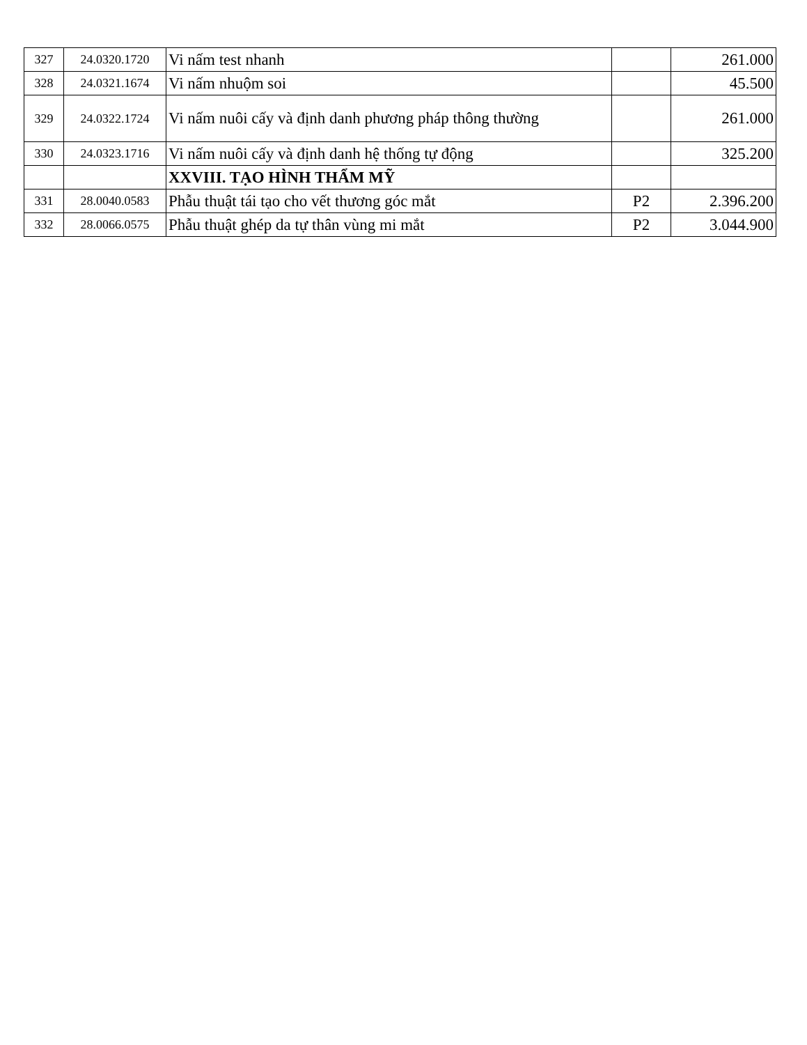| 327 | 24.0320.1720 | Vi nấm test nhanh | | 261.000 |
| 328 | 24.0321.1674 | Vi nấm nhuộm soi | | 45.500 |
| 329 | 24.0322.1724 | Vi nấm nuôi cấy và định danh phương pháp thông thường | | 261.000 |
| 330 | 24.0323.1716 | Vi nấm nuôi cấy và định danh hệ thống tự động | | 325.200 |
| | | XXVIII. TẠO HÌNH THẨM MỸ | | |
| 331 | 28.0040.0583 | Phẫu thuật tái tạo cho vết thương góc mắt | P2 | 2.396.200 |
| 332 | 28.0066.0575 | Phẫu thuật ghép da tự thân vùng mi mắt | P2 | 3.044.900 |